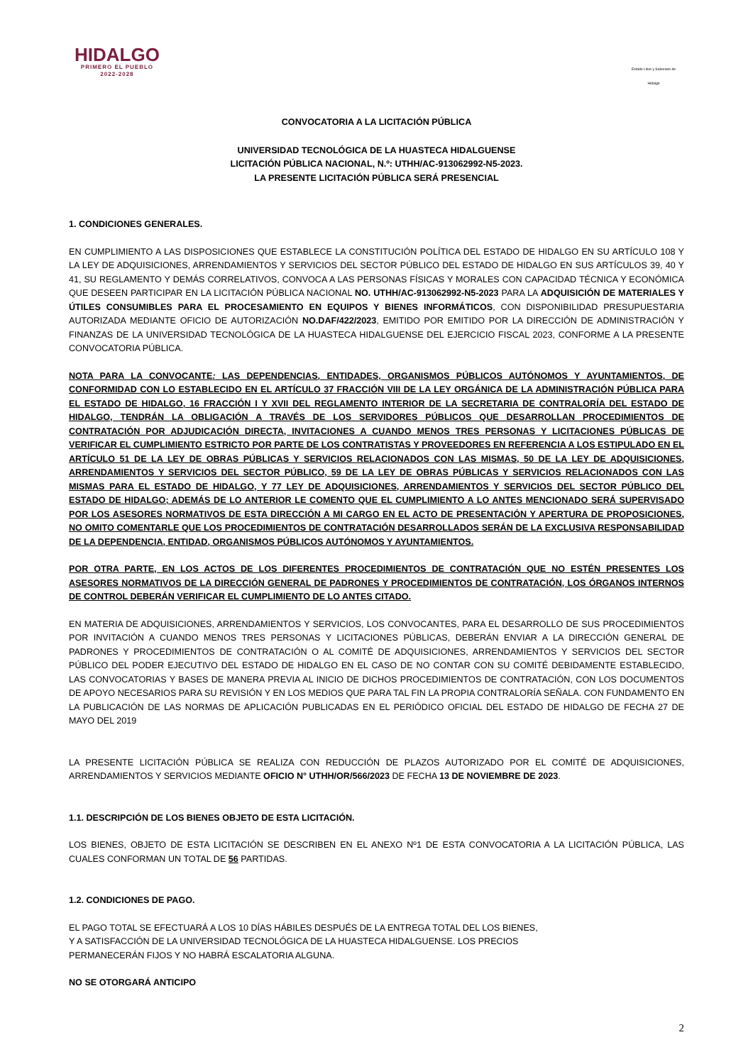HIDALGO
PRIMERO EL PUEBLO
2022-2028
Estado Libre y Soberano de Hidalgo
CONVOCATORIA A LA LICITACIÓN PÚBLICA
UNIVERSIDAD TECNOLÓGICA DE LA HUASTECA HIDALGUENSE
LICITACIÓN PÚBLICA NACIONAL, N.º: UTHH/AC-913062992-N5-2023.
LA PRESENTE LICITACIÓN PÚBLICA SERÁ PRESENCIAL
1. CONDICIONES GENERALES.
EN CUMPLIMIENTO A LAS DISPOSICIONES QUE ESTABLECE LA CONSTITUCIÓN POLÍTICA DEL ESTADO DE HIDALGO EN SU ARTÍCULO 108 Y LA LEY DE ADQUISICIONES, ARRENDAMIENTOS Y SERVICIOS DEL SECTOR PÚBLICO DEL ESTADO DE HIDALGO EN SUS ARTÍCULOS 39, 40 Y 41, SU REGLAMENTO Y DEMÁS CORRELATIVOS, CONVOCA A LAS PERSONAS FÍSICAS Y MORALES CON CAPACIDAD TÉCNICA Y ECONÓMICA QUE DESEEN PARTICIPAR EN LA LICITACIÓN PÚBLICA NACIONAL NO. UTHH/AC-913062992-N5-2023 PARA LA ADQUISICIÓN DE MATERIALES Y ÚTILES CONSUMIBLES PARA EL PROCESAMIENTO EN EQUIPOS Y BIENES INFORMÁTICOS, CON DISPONIBILIDAD PRESUPUESTARIA AUTORIZADA MEDIANTE OFICIO DE AUTORIZACIÓN NO.DAF/422/2023, EMITIDO POR EMITIDO POR LA DIRECCIÓN DE ADMINISTRACIÓN Y FINANZAS DE LA UNIVERSIDAD TECNOLÓGICA DE LA HUASTECA HIDALGUENSE DEL EJERCICIO FISCAL 2023, CONFORME A LA PRESENTE CONVOCATORIA PÚBLICA.
NOTA PARA LA CONVOCANTE: LAS DEPENDENCIAS, ENTIDADES, ORGANISMOS PÚBLICOS AUTÓNOMOS Y AYUNTAMIENTOS, DE CONFORMIDAD CON LO ESTABLECIDO EN EL ARTÍCULO 37 FRACCIÓN VIII DE LA LEY ORGÁNICA DE LA ADMINISTRACIÓN PÚBLICA PARA EL ESTADO DE HIDALGO, 16 FRACCIÓN I Y XVII DEL REGLAMENTO INTERIOR DE LA SECRETARIA DE CONTRALORÍA DEL ESTADO DE HIDALGO, TENDRÁN LA OBLIGACIÓN A TRAVÉS DE LOS SERVIDORES PÚBLICOS QUE DESARROLLAN PROCEDIMIENTOS DE CONTRATACIÓN POR ADJUDICACIÓN DIRECTA, INVITACIONES A CUANDO MENOS TRES PERSONAS Y LICITACIONES PÚBLICAS DE VERIFICAR EL CUMPLIMIENTO ESTRICTO POR PARTE DE LOS CONTRATISTAS Y PROVEEDORES EN REFERENCIA A LOS ESTIPULADO EN EL ARTÍCULO 51 DE LA LEY DE OBRAS PÚBLICAS Y SERVICIOS RELACIONADOS CON LAS MISMAS, 50 DE LA LEY DE ADQUISICIONES, ARRENDAMIENTOS Y SERVICIOS DEL SECTOR PÚBLICO, 59 DE LA LEY DE OBRAS PÚBLICAS Y SERVICIOS RELACIONADOS CON LAS MISMAS PARA EL ESTADO DE HIDALGO, Y 77 LEY DE ADQUISICIONES, ARRENDAMIENTOS Y SERVICIOS DEL SECTOR PÚBLICO DEL ESTADO DE HIDALGO; ADEMÁS DE LO ANTERIOR LE COMENTO QUE EL CUMPLIMIENTO A LO ANTES MENCIONADO SERÁ SUPERVISADO POR LOS ASESORES NORMATIVOS DE ESTA DIRECCIÓN A MI CARGO EN EL ACTO DE PRESENTACIÓN Y APERTURA DE PROPOSICIONES, NO OMITO COMENTARLE QUE LOS PROCEDIMIENTOS DE CONTRATACIÓN DESARROLLADOS SERÁN DE LA EXCLUSIVA RESPONSABILIDAD DE LA DEPENDENCIA, ENTIDAD, ORGANISMOS PÚBLICOS AUTÓNOMOS Y AYUNTAMIENTOS.
POR OTRA PARTE, EN LOS ACTOS DE LOS DIFERENTES PROCEDIMIENTOS DE CONTRATACIÓN QUE NO ESTÉN PRESENTES LOS ASESORES NORMATIVOS DE LA DIRECCIÓN GENERAL DE PADRONES Y PROCEDIMIENTOS DE CONTRATACIÓN, LOS ÓRGANOS INTERNOS DE CONTROL DEBERÁN VERIFICAR EL CUMPLIMIENTO DE LO ANTES CITADO.
EN MATERIA DE ADQUISICIONES, ARRENDAMIENTOS Y SERVICIOS, LOS CONVOCANTES, PARA EL DESARROLLO DE SUS PROCEDIMIENTOS POR INVITACIÓN A CUANDO MENOS TRES PERSONAS Y LICITACIONES PÚBLICAS, DEBERÁN ENVIAR A LA DIRECCIÓN GENERAL DE PADRONES Y PROCEDIMIENTOS DE CONTRATACIÓN O AL COMITÉ DE ADQUISICIONES, ARRENDAMIENTOS Y SERVICIOS DEL SECTOR PÚBLICO DEL PODER EJECUTIVO DEL ESTADO DE HIDALGO EN EL CASO DE NO CONTAR CON SU COMITÉ DEBIDAMENTE ESTABLECIDO, LAS CONVOCATORIAS Y BASES DE MANERA PREVIA AL INICIO DE DICHOS PROCEDIMIENTOS DE CONTRATACIÓN, CON LOS DOCUMENTOS DE APOYO NECESARIOS PARA SU REVISIÓN Y EN LOS MEDIOS QUE PARA TAL FIN LA PROPIA CONTRALORÍA SEÑALA. CON FUNDAMENTO EN LA PUBLICACIÓN DE LAS NORMAS DE APLICACIÓN PUBLICADAS EN EL PERIÓDICO OFICIAL DEL ESTADO DE HIDALGO DE FECHA 27 DE MAYO DEL 2019
LA PRESENTE LICITACIÓN PÚBLICA SE REALIZA CON REDUCCIÓN DE PLAZOS AUTORIZADO POR EL COMITÉ DE ADQUISICIONES, ARRENDAMIENTOS Y SERVICIOS MEDIANTE OFICIO N° UTHH/OR/566/2023 DE FECHA 13 DE NOVIEMBRE DE 2023.
1.1. DESCRIPCIÓN DE LOS BIENES OBJETO DE ESTA LICITACIÓN.
LOS BIENES, OBJETO DE ESTA LICITACIÓN SE DESCRIBEN EN EL ANEXO Nº1 DE ESTA CONVOCATORIA A LA LICITACIÓN PÚBLICA, LAS CUALES CONFORMAN UN TOTAL DE 56 PARTIDAS.
1.2. CONDICIONES DE PAGO.
EL PAGO TOTAL SE EFECTUARÁ A LOS 10 DÍAS HÁBILES DESPUÉS DE LA ENTREGA TOTAL DEL LOS BIENES,
Y A SATISFACCIÓN DE LA UNIVERSIDAD TECNOLÓGICA DE LA HUASTECA HIDALGUENSE. LOS PRECIOS
PERMANECERÁN FIJOS Y NO HABRÁ ESCALATORIA ALGUNA.
NO SE OTORGARÁ ANTICIPO
2